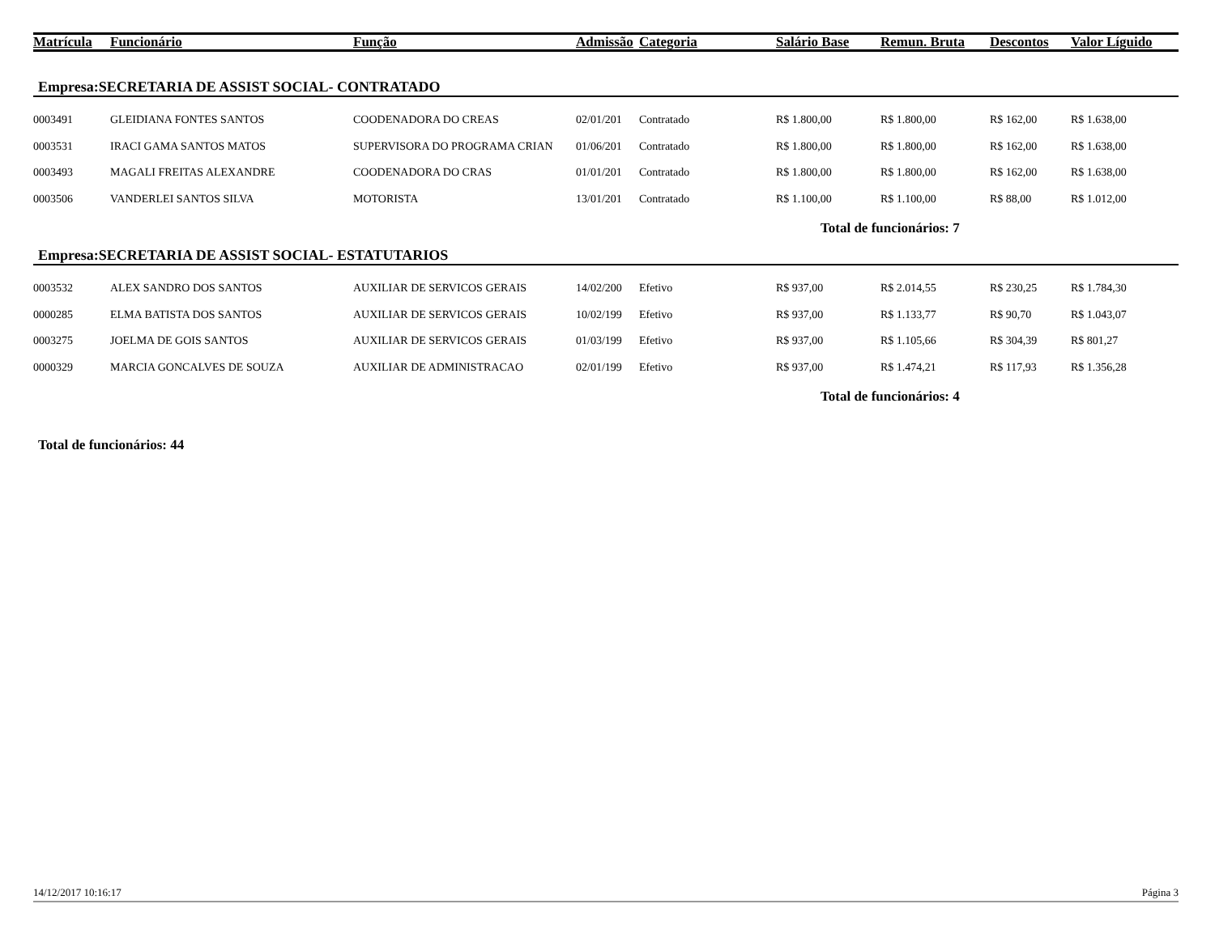| Matrícula | Funcionário | Função | Admissão | Categoria | Salário Base | Remun. Bruta | Descontos | Valor Líguido |
| --- | --- | --- | --- | --- | --- | --- | --- | --- |
| Empresa:SECRETARIA DE ASSIST SOCIAL- CONTRATADO | | | | | | | | |
| 0003491 | GLEIDIANA FONTES SANTOS | COODENADORA DO CREAS | 02/01/201 | Contratado | R$ 1.800,00 | R$ 1.800,00 | R$ 162,00 | R$ 1.638,00 |
| 0003531 | IRACI GAMA SANTOS MATOS | SUPERVISORA DO PROGRAMA CRIAN | 01/06/201 | Contratado | R$ 1.800,00 | R$ 1.800,00 | R$ 162,00 | R$ 1.638,00 |
| 0003493 | MAGALI FREITAS ALEXANDRE | COODENADORA DO CRAS | 01/01/201 | Contratado | R$ 1.800,00 | R$ 1.800,00 | R$ 162,00 | R$ 1.638,00 |
| 0003506 | VANDERLEI SANTOS SILVA | MOTORISTA | 13/01/201 | Contratado | R$ 1.100,00 | R$ 1.100,00 | R$ 88,00 | R$ 1.012,00 |
| | | | | | Total de funcionários: 7 | | | |
| Empresa:SECRETARIA DE ASSIST SOCIAL- ESTATUTARIOS | | | | | | | | |
| 0003532 | ALEX SANDRO DOS SANTOS | AUXILIAR DE SERVICOS GERAIS | 14/02/200 | Efetivo | R$ 937,00 | R$ 2.014,55 | R$ 230,25 | R$ 1.784,30 |
| 0000285 | ELMA BATISTA DOS SANTOS | AUXILIAR DE SERVICOS GERAIS | 10/02/199 | Efetivo | R$ 937,00 | R$ 1.133,77 | R$ 90,70 | R$ 1.043,07 |
| 0003275 | JOELMA DE GOIS SANTOS | AUXILIAR DE SERVICOS GERAIS | 01/03/199 | Efetivo | R$ 937,00 | R$ 1.105,66 | R$ 304,39 | R$ 801,27 |
| 0000329 | MARCIA GONCALVES DE SOUZA | AUXILIAR DE ADMINISTRACAO | 02/01/199 | Efetivo | R$ 937,00 | R$ 1.474,21 | R$ 117,93 | R$ 1.356,28 |
| | | | | | Total de funcionários: 4 | | | |
| Total de funcionários: 44 | | | | | | | | |
14/12/2017 10:16:17 Página 3